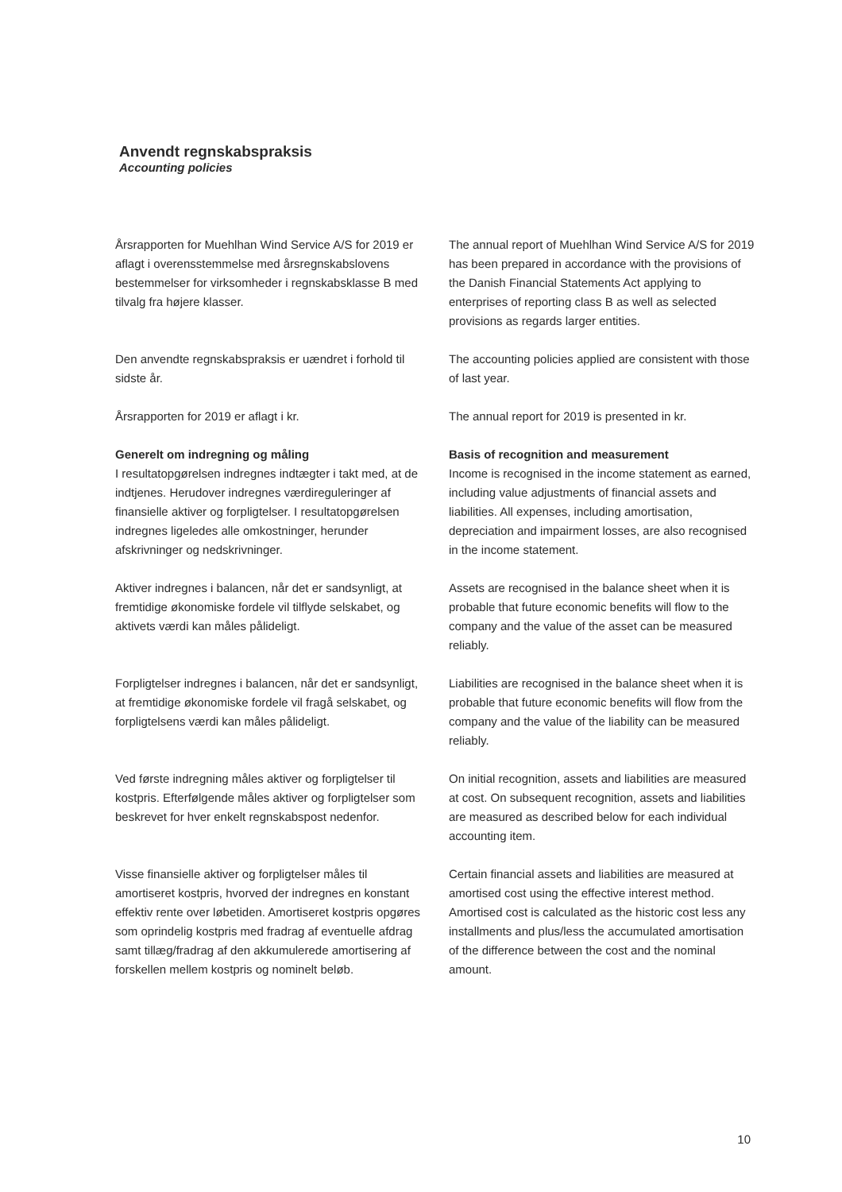Anvendt regnskabspraksis
Accounting policies
Årsrapporten for Muehlhan Wind Service A/S for 2019 er aflagt i overensstemmelse med årsregnskabslovens bestemmelser for virksomheder i regnskabsklasse B med tilvalg fra højere klasser.
The annual report of Muehlhan Wind Service A/S for 2019 has been prepared in accordance with the provisions of the Danish Financial Statements Act applying to enterprises of reporting class B as well as selected provisions as regards larger entities.
Den anvendte regnskabspraksis er uændret i forhold til sidste år.
The accounting policies applied are consistent with those of last year.
Årsrapporten for 2019 er aflagt i kr. The annual report for 2019 is presented in kr.
Generelt om indregning og måling
I resultatopgørelsen indregnes indtægter i takt med, at de indtjenes. Herudover indregnes værdireguleringer af finansielle aktiver og forpligtelser. I resultatopgørelsen indregnes ligeledes alle omkostninger, herunder afskrivninger og nedskrivninger.
Basis of recognition and measurement
Income is recognised in the income statement as earned, including value adjustments of financial assets and liabilities. All expenses, including amortisation, depreciation and impairment losses, are also recognised in the income statement.
Aktiver indregnes i balancen, når det er sandsynligt, at fremtidige økonomiske fordele vil tilflyde selskabet, og aktivets værdi kan måles pålideligt.
Assets are recognised in the balance sheet when it is probable that future economic benefits will flow to the company and the value of the asset can be measured reliably.
Forpligtelser indregnes i balancen, når det er sandsynligt, at fremtidige økonomiske fordele vil fragå selskabet, og forpligtelsens værdi kan måles pålideligt.
Liabilities are recognised in the balance sheet when it is probable that future economic benefits will flow from the company and the value of the liability can be measured reliably.
Ved første indregning måles aktiver og forpligtelser til kostpris. Efterfølgende måles aktiver og forpligtelser som beskrevet for hver enkelt regnskabspost nedenfor.
On initial recognition, assets and liabilities are measured at cost. On subsequent recognition, assets and liabilities are measured as described below for each individual accounting item.
Visse finansielle aktiver og forpligtelser måles til amortiseret kostpris, hvorved der indregnes en konstant effektiv rente over løbetiden. Amortiseret kostpris opgøres som oprindelig kostpris med fradrag af eventuelle afdrag samt tillæg/fradrag af den akkumulerede amortisering af forskellen mellem kostpris og nominelt beløb.
Certain financial assets and liabilities are measured at amortised cost using the effective interest method. Amortised cost is calculated as the historic cost less any installments and plus/less the accumulated amortisation of the difference between the cost and the nominal amount.
10